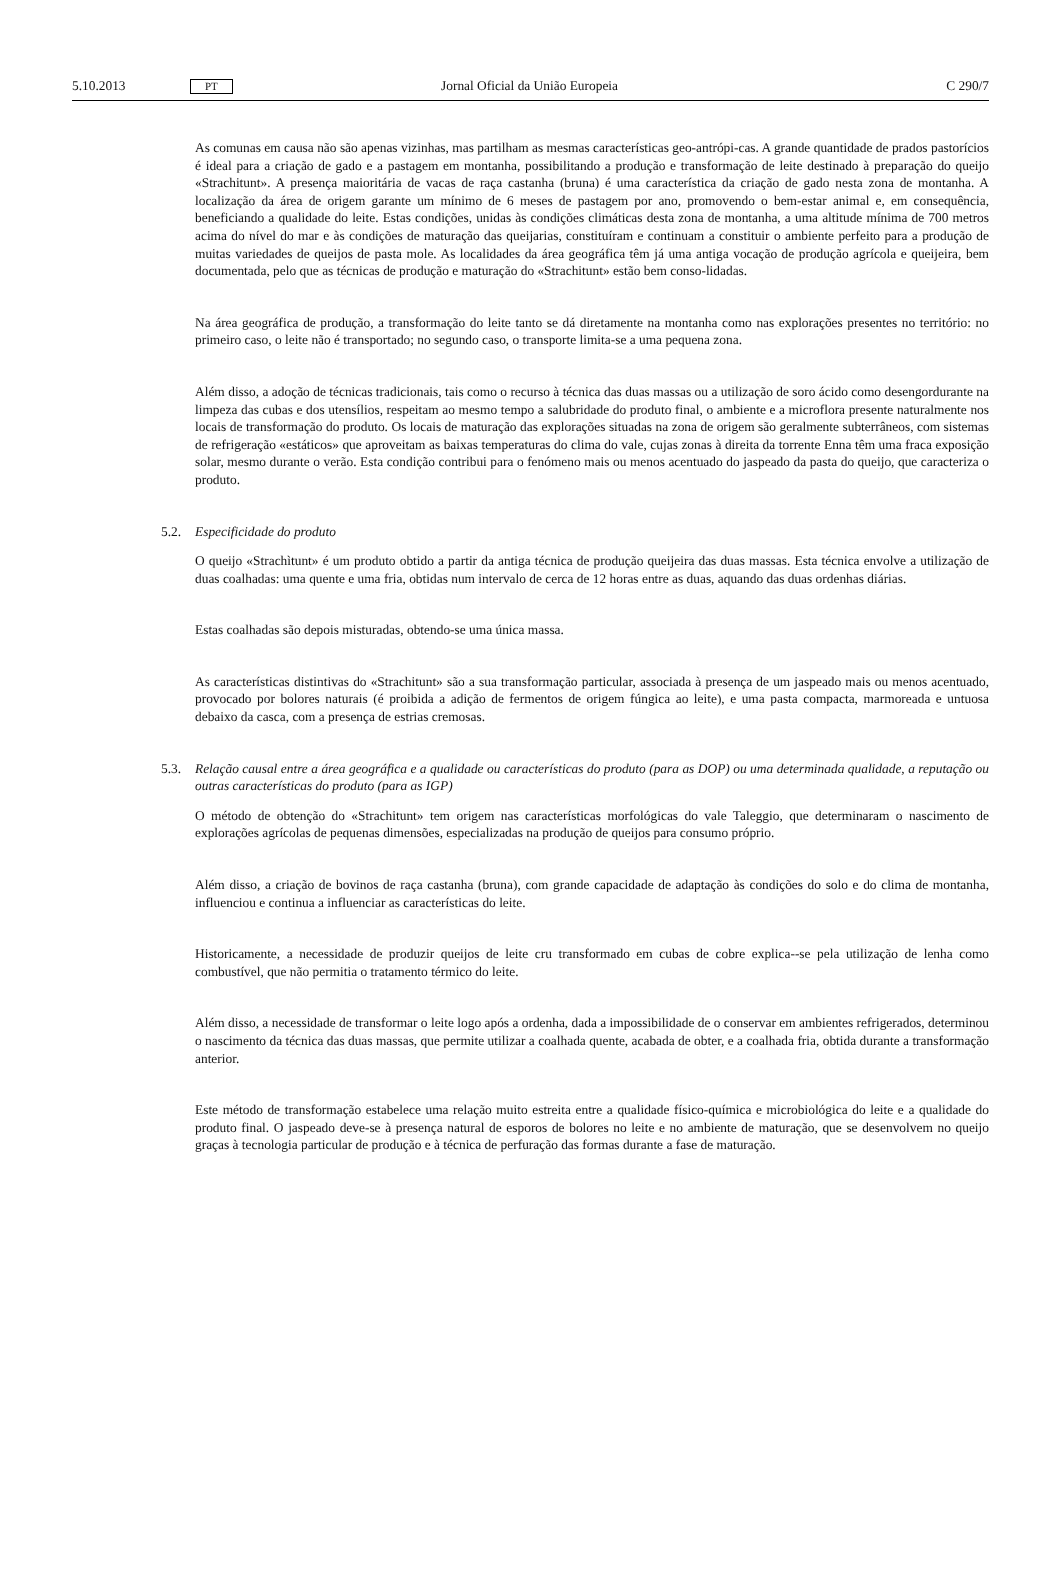5.10.2013 PT Jornal Oficial da União Europeia C 290/7
As comunas em causa não são apenas vizinhas, mas partilham as mesmas características geo-antrópi-cas. A grande quantidade de prados pastorícios é ideal para a criação de gado e a pastagem em montanha, possibilitando a produção e transformação de leite destinado à preparação do queijo «Strachitunt». A presença maioritária de vacas de raça castanha (bruna) é uma característica da criação de gado nesta zona de montanha. A localização da área de origem garante um mínimo de 6 meses de pastagem por ano, promovendo o bem-estar animal e, em consequência, beneficiando a qualidade do leite. Estas condições, unidas às condições climáticas desta zona de montanha, a uma altitude mínima de 700 metros acima do nível do mar e às condições de maturação das queijarias, constituíram e continuam a constituir o ambiente perfeito para a produção de muitas variedades de queijos de pasta mole. As localidades da área geográfica têm já uma antiga vocação de produção agrícola e queijeira, bem documentada, pelo que as técnicas de produção e maturação do «Strachitunt» estão bem conso-lidadas.
Na área geográfica de produção, a transformação do leite tanto se dá diretamente na montanha como nas explorações presentes no território: no primeiro caso, o leite não é transportado; no segundo caso, o transporte limita-se a uma pequena zona.
Além disso, a adoção de técnicas tradicionais, tais como o recurso à técnica das duas massas ou a utilização de soro ácido como desengordurante na limpeza das cubas e dos utensílios, respeitam ao mesmo tempo a salubridade do produto final, o ambiente e a microflora presente naturalmente nos locais de transformação do produto. Os locais de maturação das explorações situadas na zona de origem são geralmente subterrâneos, com sistemas de refrigeração «estáticos» que aproveitam as baixas temperaturas do clima do vale, cujas zonas à direita da torrente Enna têm uma fraca exposição solar, mesmo durante o verão. Esta condição contribui para o fenómeno mais ou menos acentuado do jaspeado da pasta do queijo, que caracteriza o produto.
5.2. Especificidade do produto
O queijo «Strachìtunt» é um produto obtido a partir da antiga técnica de produção queijeira das duas massas. Esta técnica envolve a utilização de duas coalhadas: uma quente e uma fria, obtidas num intervalo de cerca de 12 horas entre as duas, aquando das duas ordenhas diárias.
Estas coalhadas são depois misturadas, obtendo-se uma única massa.
As características distintivas do «Strachitunt» são a sua transformação particular, associada à presença de um jaspeado mais ou menos acentuado, provocado por bolores naturais (é proibida a adição de fermentos de origem fúngica ao leite), e uma pasta compacta, marmoreada e untuosa debaixo da casca, com a presença de estrias cremosas.
5.3. Relação causal entre a área geográfica e a qualidade ou características do produto (para as DOP) ou uma determinada qualidade, a reputação ou outras características do produto (para as IGP)
O método de obtenção do «Strachitunt» tem origem nas características morfológicas do vale Taleggio, que determinaram o nascimento de explorações agrícolas de pequenas dimensões, especializadas na produção de queijos para consumo próprio.
Além disso, a criação de bovinos de raça castanha (bruna), com grande capacidade de adaptação às condições do solo e do clima de montanha, influenciou e continua a influenciar as características do leite.
Historicamente, a necessidade de produzir queijos de leite cru transformado em cubas de cobre explica--se pela utilização de lenha como combustível, que não permitia o tratamento térmico do leite.
Além disso, a necessidade de transformar o leite logo após a ordenha, dada a impossibilidade de o conservar em ambientes refrigerados, determinou o nascimento da técnica das duas massas, que permite utilizar a coalhada quente, acabada de obter, e a coalhada fria, obtida durante a transformação anterior.
Este método de transformação estabelece uma relação muito estreita entre a qualidade físico-química e microbiológica do leite e a qualidade do produto final. O jaspeado deve-se à presença natural de esporos de bolores no leite e no ambiente de maturação, que se desenvolvem no queijo graças à tecnologia particular de produção e à técnica de perfuração das formas durante a fase de maturação.